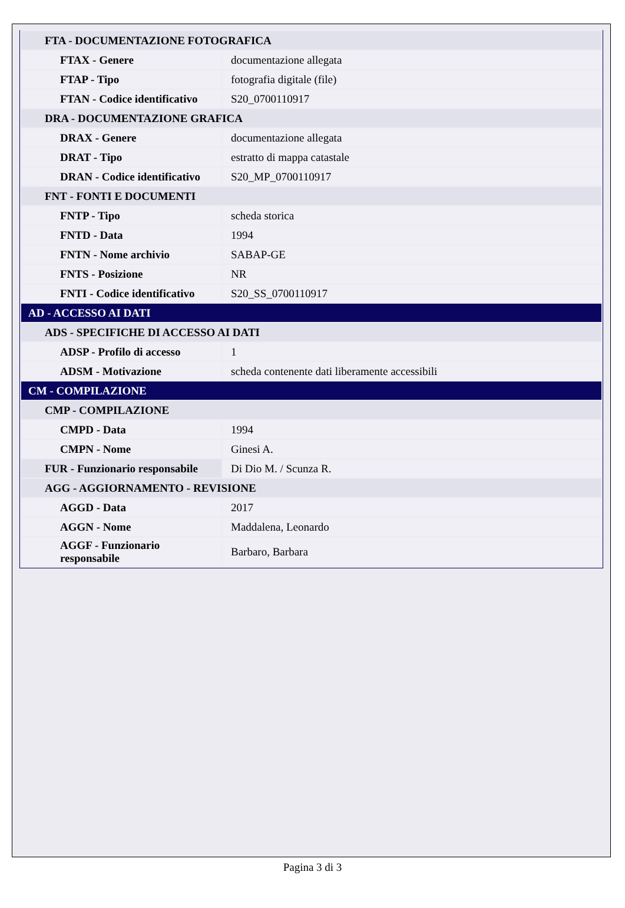| FTA - DOCUMENTAZIONE FOTOGRAFICA | |
| FTAX - Genere | documentazione allegata |
| FTAP - Tipo | fotografia digitale (file) |
| FTAN - Codice identificativo | S20_0700110917 |
| DRA - DOCUMENTAZIONE GRAFICA | |
| DRAX - Genere | documentazione allegata |
| DRAT - Tipo | estratto di mappa catastale |
| DRAN - Codice identificativo | S20_MP_0700110917 |
| FNT - FONTI E DOCUMENTI | |
| FNTP - Tipo | scheda storica |
| FNTD - Data | 1994 |
| FNTN - Nome archivio | SABAP-GE |
| FNTS - Posizione | NR |
| FNTI - Codice identificativo | S20_SS_0700110917 |
| AD - ACCESSO AI DATI | |
| ADS - SPECIFICHE DI ACCESSO AI DATI | |
| ADSP - Profilo di accesso | 1 |
| ADSM - Motivazione | scheda contenente dati liberamente accessibili |
| CM - COMPILAZIONE | |
| CMP - COMPILAZIONE | |
| CMPD - Data | 1994 |
| CMPN - Nome | Ginesi A. |
| FUR - Funzionario responsabile | Di Dio M. / Scunza R. |
| AGG - AGGIORNAMENTO - REVISIONE | |
| AGGD - Data | 2017 |
| AGGN - Nome | Maddalena, Leonardo |
| AGGF - Funzionario responsabile | Barbaro, Barbara |
Pagina 3 di 3